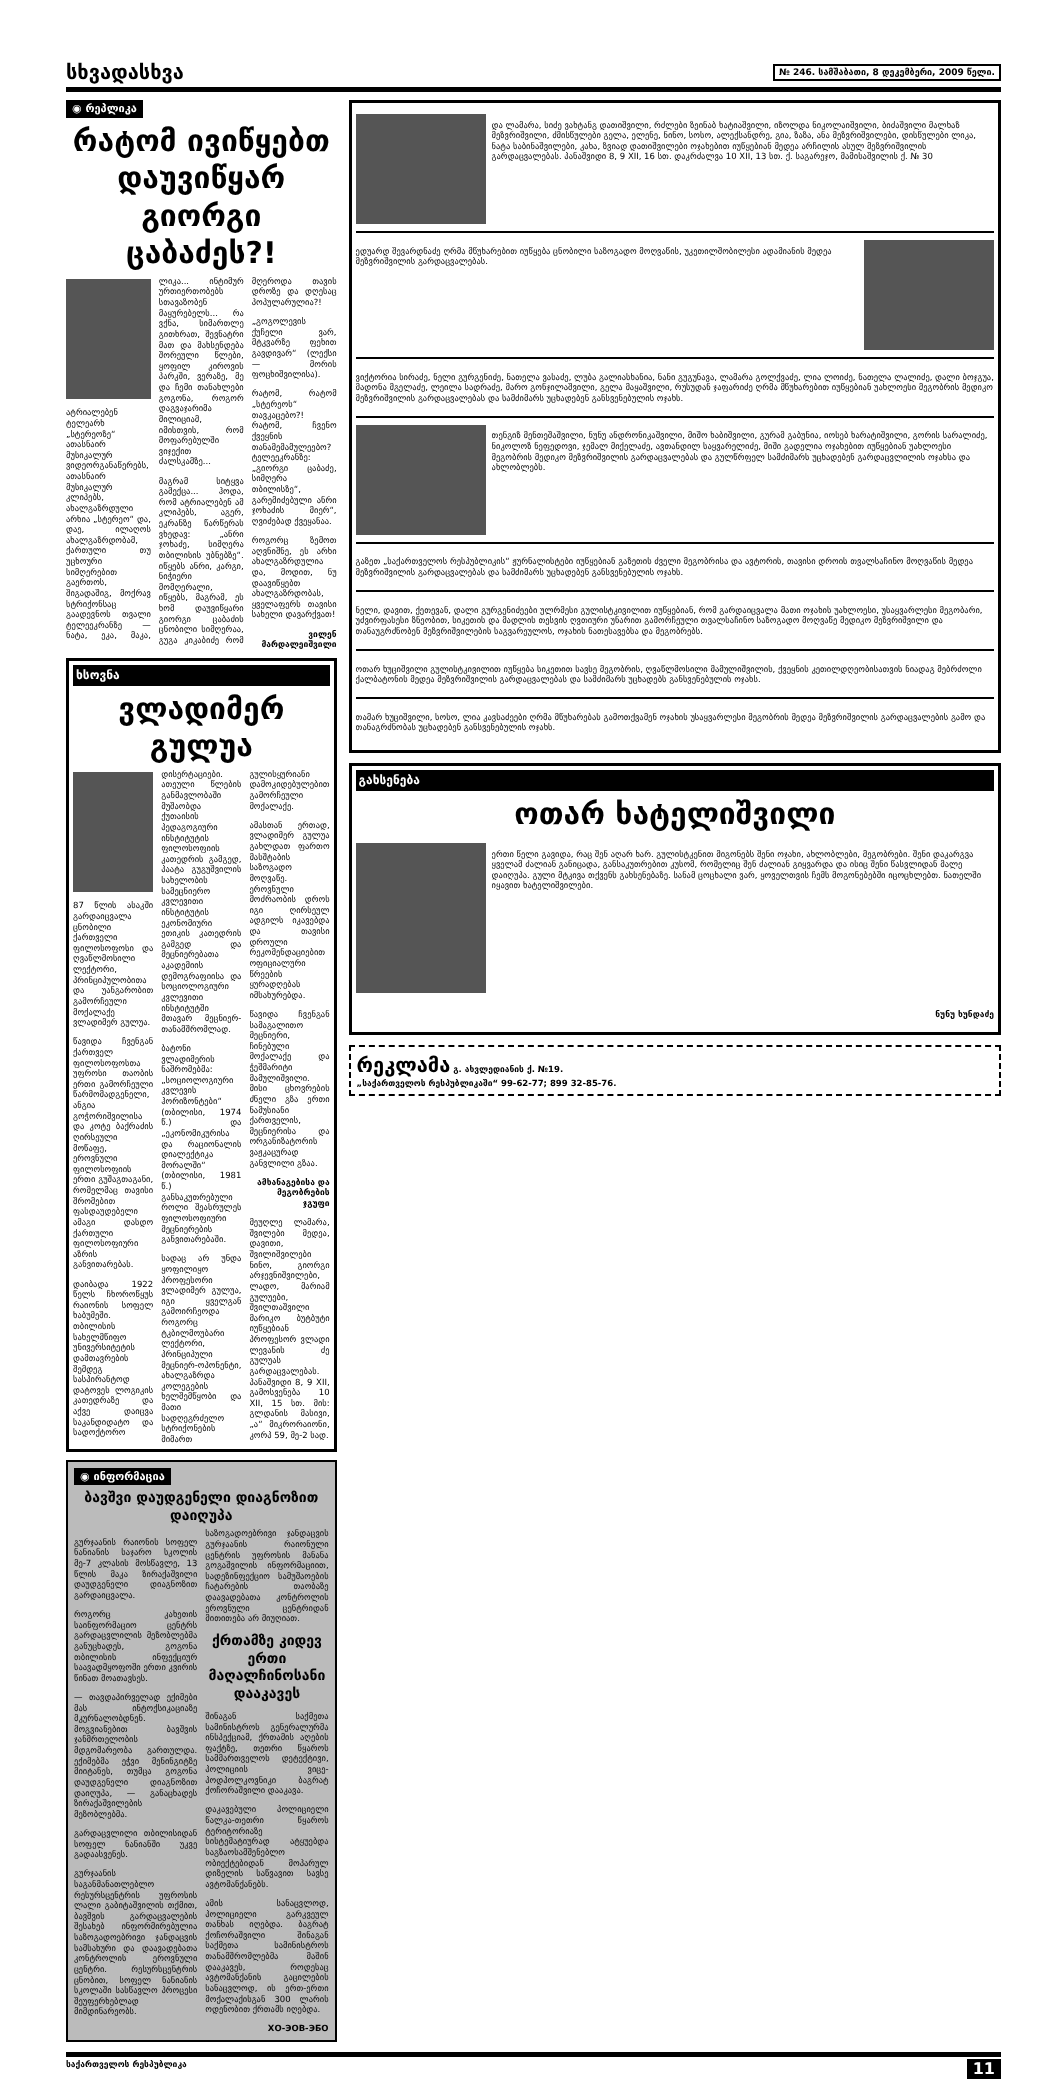სხვადასხვა
№ 246. სამშაბათი, 8 დეკემბერი, 2009 წელი.
◉ რეპლიკა
რატომ ივიწყებთ დაუვიწყარ გიორგი ცაბაძეს?!
ატრიალებენ ტელეარხ „სტერეოზე“ ათასნაირ მუსიკალურ ვიდეორგანაწერებს, ათასნაირ მუსიკალურ კლიპებს, ახალგაზრდული არხია „სტერეო“ და, დაე, ილაღოს ახალგაზრდობამ, ქართული თუ უცხოური სიმღერებით გაერთოს, შიგადაშიგ, მოქრავ სტრიქონსაც გაადევნოს თვალი ტელეეკრანზე — ნატა, ეკა, მაკა, ლიკა... ინტიმურ ურთიერთობებს სთავაზობენ მაყურებელს... რა ვქნა, სიმართლე გითხრათ, შევნატრი მათ და მახსენდება შორეული წლები, ყოფილ კიროვის პარკში, ვერაზე, მე და ჩემი თანახლები გოგონა, როგორ დაგვაჯარიმა მილიციამ, იმისთვის, რომ მოფარებულში ვიჯექით ძალსკამზე...
მაგრამ სიტყვა გამექცა... ჰოდა, რომ ატრიალებენ ამ კლიპებს, აგერ, ეკრანზე წარწერას ვხედავ: „ანრი ჯოხაძე, სიმღერა თბილისის უბნებზე“. იწყებს ანრი, კარგი, ნიჭიერი მომღერალი, იწყებს, მაგრამ, ეს ხომ დაუვიწყარი გიორგი ცაბაძის ცნობილი სიმღერაა, გუგა კიკაბიძე რომ მღეროდა თავის დროზე და დღესაც პოპულარულია?!
„გოგოლევის ქუჩელი ვარ, მტკვარზე ფეხით გავდივარ“ (ლექსი — მორის ფოცხიშვილისა).
რატომ, რატომ „სტერეოს“ თავკაცებო?! რატომ, ჩვენო ქვეყნის თანამემამულეებო? ტელეეკრანზე: „გიორგი ცაბაძე, სიმღერა თბილისზე“, გარემიძებული ანრი ჯოხაძის მიერ“, ღვიძებად ქვეყანაა.
როგორც ზემოთ აღვნიშნე, ეს არხი ახალგაზრდულია და, მოდით, ნუ დაავიწყებთ ახალგაზრდობას, ყველაფერს თავისი სახელი დავარქვათ!
ვილენ მარდალეიშვილი
ხსოვნა
ვლადიმერ გულუა
87 წლის ასაკში გარდაიცვალა ცნობილი ქართველი ფილოსოფოსი და ღვაწლმოსილი ლექტორი, პრინციპულობითა და უანგარობით გამორჩეული მოქალაქე ვლადიმერ გულუა.
წავიდა ჩვენგან ქართველ ფილოსოფოსთა უფროსი თაობის ერთი გამორჩეული წარმომადგენელი, ანგია გოჭორიშვილისა და კოტე ბაქრაძის ღირსეული მოწაფე, ეროვნული ფილოსოფიის ერთი გუშაგთაგანი, რომელმაც თავისი შრომებით ფასდაუდებელი ამაგი დასდო ქართული ფილოსოფიური აზრის განვითარებას.
დაიბადა 1922 წელს ჩხოროწყუს რაიონის სოფელ ხაბუმეში. თბილისის სახელმწიფო უნივერსიტეტის დამთავრების შემდეგ სასპირანტოდ დატოვეს ლოგიკის კათედრაზე და აქვე დაიცვა საკანდიდატო და სადოქტორო დისერტაციები. ათეული წლების განმავლობაში მუშაობდა ქუთაისის პედაგოგიური ინსტიტუტის ფილოსოფიის კათედრის გამგედ, პაატა გუგუშვილის სახელობის სამეცნიერო კვლევითი ინსტიტუტის ეკონომიური ეთიკის კათედრის გამგედ და მეცნიერებათა აკადემიის დემოგრაფიისა და სოციოლოგიური კვლევითი ინსტიტუტში მთავარ მეცნიერ-თანამშრომლად.
ბატონი ვლადიმერის ნაშრომებმა: „სოციოლოგიური კვლევის ჰორიზონტები“ (თბილისი, 1974 წ.) და „ეკონომიკურისა და რაციონალის დიალექტიკა მორალში“ (თბილისი, 1981 წ.) განსაკუთრებული როლი შეასრულეს ფილოსოფიური მეცნიერების განვითარებაში.
სადაც არ უნდა ყოფილიყო პროფესორი ვლადიმერ გულუა, იგი ყველგან გამოირჩეოდა როგორც ტკბილმოუბარი ლექტორი, პრინციპული მეცნიერ-ოპონენტი, ახალგაზრდა კოლეგების ხელშემწყობი და მათი სადღეგრძელო სტრიქონების მიმართ გულისყურიანი დამოკიდებულებით გამორჩეული მოქალაქე.
ამასთან ერთად, ვლადიმერ გულუა გახლდათ ფართო მასშტაბის საზოგადო მოღვაწე. ეროვნული მოძრაობის დროს იგი ღირსეულ ადგილს იკავებდა და თავისი დროული რეკომენდაციებით ოფიციალური წრეების ყურადღებას იმსახურებდა.
წავიდა ჩვენგან სამაგალითო მეცნიერი, ჩინებული მოქალაქე და ჭეშმარიტი მამულიშვილი. მისი ცხოვრების ძნელი გზა ერთი ნამუსიანი ქართველის, მეცნიერისა და ორგანიზატორის ვაჟკაცურად განვლილი გზაა.
ამხანაგებისა და მეგობრების ჯგუფი
მეუღლე ლამარა, შვილები მედეა, დავითი, შვილიშვილები ნინო, გიორგი არჯევნიშვილები, ლადო, მარიამ გულუები, შვილთაშვილი მარიკო ბუტბუტი იუწყებიან პროფესორ ვლადი ლევანის ძე გულუას გარდაცვალებას. პანაშვიდი 8, 9 XII, გამოსვენება 10 XII, 15 სთ. მის: გლდანის მასივი, „ა“ მიკრორაიონი, კორპ 59, მე-2 სად.
◉ ინფორმაცია
ბავშვი დაუდგენელი დიაგნოზით დაიღუპა
გურჯაანის რაიონის სოფელ ნანიანის საჯარო სკოლის მე-7 კლასის მოსწავლე, 13 წლის მაკა ზირაქაშვილი დაუდგენელი დიაგნოზით გარდაიცვალა.
როგორც კახეთის საინფორმაციო ცენტრს გარდაცვლილის მეზობლებმა განუცხადეს, გოგონა თბილისის ინფექციურ საავადმყოფოში ერთი კვირის წინათ მოათავსეს.
— თავდაპირველად ექიმები მას ინტოქსიკაციაზე მკურნალობდნენ. მოგვიანებით ბავშვის ჯანმრთელობის მდგომარეობა გართულდა. ექიმებმა ეჭვი მენინგიტზე მიიტანეს, თუმცა გოგონა დაუდგენელი დიაგნოზით დაიღუპა, — განაცხადეს ზირაქაშვილების მეზობლებმა.
გარდაცვლილი თბილისიდან სოფელ ნანიანში უკვე გადაასვენეს.
გურჯაანის საგანმანათლებლო რესურსცენტრის უფროსის ლალი გაბიტაშვილის თქმით, ბავშვის გარდაცვალების შესახებ ინფორმირებულია საზოგადოებრივი ჯანდაცვის სამსახური და დაავადებათა კონტროლის ეროვნული ცენტრი. რესურსცენტრის ცნობით, სოფელ ნანიანის სკოლაში სასწავლო პროცესი შეუფერხებლად მიმდინარეობს.
საზოგადოებრივი ჯანდაცვის გურჯაანის რაიონული ცენტრის უფროსის მანანა გოგაშვილის ინფორმაციით, სადეზინფექციო სამუშაოების ჩატარების თაობაზე დაავადებათა კონტროლის ეროვნული ცენტრიდან მითითება არ მიუღიათ.
ქრთამზე კიდევ ერთი მაღალჩინოსანი დააკავეს
შინაგან საქმეთა სამინისტროს გენერალურმა ინსპექციამ, ქრთამის აღების ფაქტზე, თეთრი წყაროს სამმართველოს დეტექტივი, პოლიციის ვიცე-პოდპოლკოვნიკი ბაგრატ ქოჩორაშვილი დააკავა.
დაკავებული პოლიციელი წალკა-თეთრი წყაროს ტერიტორიაზე სისტემატიურად ატყუებდა საგზაოსამშენებლო ობიექტებიდან მოპარულ დიზელის საწვავით სავსე ავტომანქანებს.
ამის სანაცვლოდ, პოლიციელი გარკვეულ თანხას იღებდა. ბაგრატ ქოჩორაშვილი შინაგან საქმეთა სამინისტროს თანამშრომლებმა მაშინ დააკავეს, როდესაც ავტომანქანის გაცილების სანაცვლოდ, ის ერთ-ერთი მოქალაქისგან 300 ლარის ოდენობით ქრთამს იღებდა.
ХО-ЭОВ-ЭБО
და ლამარა, სიძე ვახტანგ დათიშვილი, რძლები ზეინაბ ხატიაშვილი, იზოლდა ნიკოლაიშვილი, ბიძაშვილი მალხაზ მეზვრიშვილი, ძმისწულები გელა, ელენე, ნინო, სოსო, ალექსანდრე, გია, ზაზა, ანა მეზვრიშვილები, დისწულები ლიკა, ნატა საბინაშვილები, კახა, ზვიად დათიშვილები ოჯახებით იუწყებიან მედეა არჩილის ასულ მეზვრიშვილის გარდაცვალებას. პანაშვიდი 8, 9 XII, 16 სთ. დაკრძალვა 10 XII, 13 სთ. ქ. საგარეჯო, მამისაშვილის ქ. № 30
ედუარდ შევარდნაძე ღრმა მწუხარებით იუწყება ცნობილი საზოგადო მოღვაწის, უკეთილშობილესი ადამიანის მედეა მეზვრიშვილის გარდაცვალებას.
ვიქტორია სირაძე, ნელი გურგენიძე, ნათელა ვასაძე, ლუბა გალიასხანია, ნანი გუგუნავა, ლამარა გოლქვაძე, ლია ლოიძე, ნათელა ლალიძე, დალი ბოჯგუა, მადონა მგელაძე, ლეილა სადრაძე, მარო გონჯილაშვილი, გელა მაყაშვილი, რუსუდან ჯაფარიძე ღრმა მწუხარებით იუწყებიან უახლოესი მეგობრის მედიკო მეზვრიშვილის გარდაცვალებას და სამძიმარს უცხადებენ განსვენებულის ოჯახს.
თენგიზ მენთეშაშვილი, ნუნუ ანდრონიკაშვილი, მიშო ხაბიშვილი, გურამ გაბუნია, იოსებ ხარატიშვილი, გორის სარალიძე, ნიკოლოზ ნეფედოვი, ჯემალ მიქელაძე, ავთანდილ საყვარელიძე, მიში გადელია ოჯახებით იუწყებიან უახლოესი მეგობრის მედიკო მეზვრიშვილის გარდაცვალებას და გულწრფელ სამძიმარს უცხადებენ გარდაცვლილის ოჯახსა და ახლობლებს.
გაზეთ „საქართველოს რესპუბლიკის“ ჟურნალისტები იუწყებიან გაზეთის ძველი მეგობრისა და ავტორის, თავისი დროის თვალსაჩინო მოღვაწის მედეა მეზვრიშვილის გარდაცვალებას და სამძიმარს უცხადებენ განსვენებულის ოჯახს.
ნელი, დავით, ქეთევან, დალი გურგენიძეები ულრმესი გულისტკივილით იუწყებიან, რომ გარდაიცვალა მათი ოჯახის უახლოესი, უსაყვარლესი მეგობარი, უძვირფასესი ზნეობით, სიკეთის და მადლის თესვის ღვთიური უნარით გამორჩეული თვალსაჩინო საზოგადო მოღვაწე მედიკო მეზვრიშვილი და თანაუგრძნობენ მეზვრიშვილების საგვარეულოს, ოჯახის ნათესავებსა და მეგობრებს.
ოთარ ხუციშვილი გულისტკივილით იუწყება სიკეთით სავსე მეგობრის, ღვაწლმოსილი მამულიშვილის, ქვეყნის კეთილდღეობისათვის ნიადაგ მებრძოლი ქალბატონის მედეა მეზვრიშვილის გარდაცვალებას და სამძიმარს უცხადებს განსვენებულის ოჯახს.
თამარ ხუციშვილი, სოსო, ლია კავსაძეები ღრმა მწუხარებას გამოთქვამენ ოჯახის უსაყვარლესი მეგობრის მედეა მეზვრიშვილის გარდაცვალების გამო და თანაგრძნობას უცხადებენ განსვენებულის ოჯახს.
გახსენება
ოთარ ხატელიშვილი
ერთი წელი გავიდა, რაც შენ აღარ ხარ. გულისტკენით მიგონებს შენი ოჯახი, ახლობლები, მეგობრები. შენი დაკარგვა ყველამ ძალიან განიცადა, განსაკუთრებით კუსომ, რომელიც შენ ძალიან გიყვარდა და ისიც შენი წასვლიდან მალე დაიღუპა. გული მტკივა თქვენს გახსენებაზე. სანამ ცოცხალი ვარ, ყოველთვის ჩემს მოგონებებში იცოცხლებთ. ნათელში იყავით ხატელიშვილები.
ნუნუ ხუნდაძე
რეკლამა გ. ახვლედიანის ქ. №19.
„საქართველოს რესპუბლიკაში“ 99-62-77; 899 32-85-76.
საქართველოს რესპუბლიკა 11